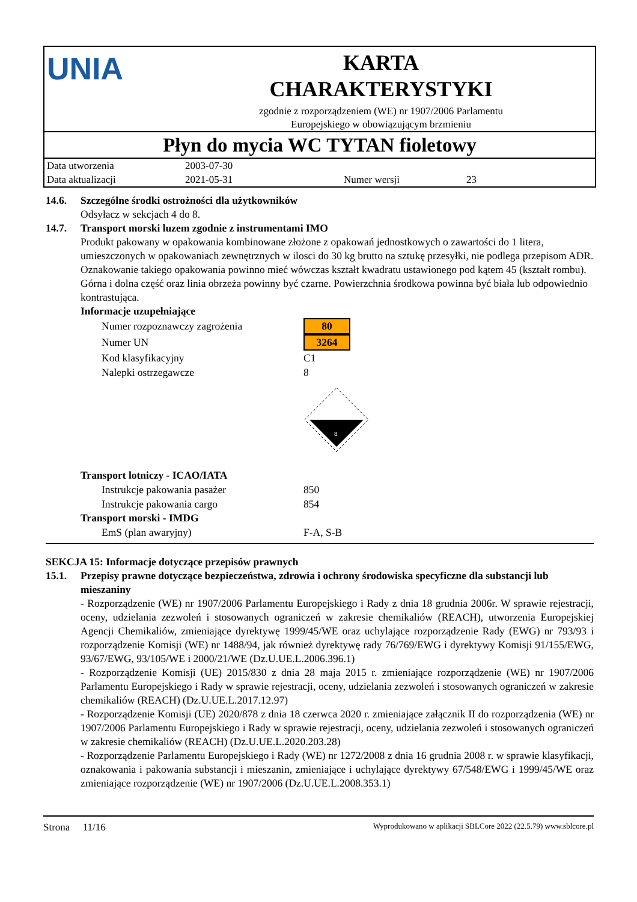UNIA
KARTA
CHARAKTERYSTYKI
zgodnie z rozporządzeniem (WE) nr 1907/2006 Parlamentu
Europejskiego w obowiązującym brzmieniu
Płyn do mycia WC TYTAN fioletowy
| Data utworzenia | 2003-07-30 | | |
| Data aktualizacji | 2021-05-31 | Numer wersji | 23 |
14.6. Szczególne środki ostrożności dla użytkowników
Odsyłacz w sekcjach 4 do 8.
14.7. Transport morski luzem zgodnie z instrumentami IMO
Produkt pakowany w opakowania kombinowane złożone z opakowań jednostkowych o zawartości do 1 litera, umieszczonych w opakowaniach zewnętrznych w ilosci do 30 kg brutto na sztukę przesyłki, nie podlega przepisom ADR. Oznakowanie takiego opakowania powinno mieć wówczas kształt kwadratu ustawionego pod kątem 45 (kształt rombu). Górna i dolna część oraz linia obrzeża powinny być czarne. Powierzchnia środkowa powinna być biała lub odpowiednio kontrastująca.
Informacje uzupełniające
| Numer rozpoznawczy zagrożenia | 80 |
| Numer UN | 3264 |
| Kod klasyfikacyjny | C1 |
| Nalepki ostrzegawcze | 8 |
| | 8 |
Transport lotniczy - ICAO/IATA
| Instrukcje pakowania pasażer | 850 |
| Instrukcje pakowania cargo | 854 |
Transport morski - IMDG
| EmS (plan awaryjny) | F-A, S-B |
SEKCJA 15: Informacje dotyczące przepisów prawnych
15.1. Przepisy prawne dotyczące bezpieczeństwa, zdrowia i ochrony środowiska specyficzne dla substancji lub mieszaniny
- Rozporządzenie (WE) nr 1907/2006 Parlamentu Europejskiego i Rady z dnia 18 grudnia 2006r. W sprawie rejestracji, oceny, udzielania zezwoleń i stosowanych ograniczeń w zakresie chemikaliów (REACH), utworzenia Europejskiej Agencji Chemikaliów, zmieniające dyrektywę 1999/45/WE oraz uchylające rozporządzenie Rady (EWG) nr 793/93 i rozporządzenie Komisji (WE) nr 1488/94, jak również dyrektywę rady 76/769/EWG i dyrektywy Komisji 91/155/EWG, 93/67/EWG, 93/105/WE i 2000/21/WE (Dz.U.UE.L.2006.396.1)
- Rozporządzenie Komisji (UE) 2015/830 z dnia 28 maja 2015 r. zmieniające rozporządzenie (WE) nr 1907/2006 Parlamentu Europejskiego i Rady w sprawie rejestracji, oceny, udzielania zezwoleń i stosowanych ograniczeń w zakresie chemikaliów (REACH) (Dz.U.UE.L.2017.12.97)
- Rozporządzenie Komisji (UE) 2020/878 z dnia 18 czerwca 2020 r. zmieniające załącznik II do rozporządzenia (WE) nr 1907/2006 Parlamentu Europejskiego i Rady w sprawie rejestracji, oceny, udzielania zezwoleń i stosowanych ograniczeń w zakresie chemikaliów (REACH) (Dz.U.UE.L.2020.203.28)
- Rozporządzenie Parlamentu Europejskiego i Rady (WE) nr 1272/2008 z dnia 16 grudnia 2008 r. w sprawie klasyfikacji, oznakowania i pakowania substancji i mieszanin, zmieniające i uchylające dyrektywy 67/548/EWG i 1999/45/WE oraz zmieniające rozporządzenie (WE) nr 1907/2006 (Dz.U.UE.L.2008.353.1)
Strona 11/16 Wyprodukowano w aplikacji SBLCore 2022 (22.5.79) www.sblcore.pl